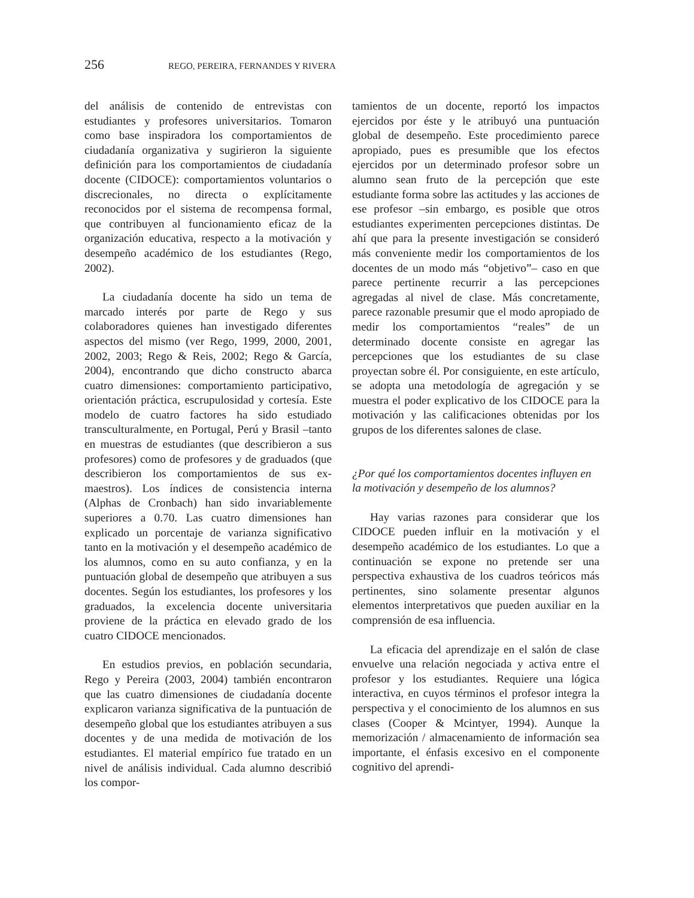256 REGO, PEREIRA, FERNANDES Y RIVERA
del análisis de contenido de entrevistas con estudiantes y profesores universitarios. Tomaron como base inspiradora los comportamientos de ciudadanía organizativa y sugirieron la siguiente definición para los comportamientos de ciudadanía docente (CIDOCE): comportamientos voluntarios o discrecionales, no directa o explícitamente reconocidos por el sistema de recompensa formal, que contribuyen al funcionamiento eficaz de la organización educativa, respecto a la motivación y desempeño académico de los estudiantes (Rego, 2002).
La ciudadanía docente ha sido un tema de marcado interés por parte de Rego y sus colaboradores quienes han investigado diferentes aspectos del mismo (ver Rego, 1999, 2000, 2001, 2002, 2003; Rego & Reis, 2002; Rego & García, 2004), encontrando que dicho constructo abarca cuatro dimensiones: comportamiento participativo, orientación práctica, escrupulosidad y cortesía. Este modelo de cuatro factores ha sido estudiado transculturalmente, en Portugal, Perú y Brasil –tanto en muestras de estudiantes (que describieron a sus profesores) como de profesores y de graduados (que describieron los comportamientos de sus ex-maestros). Los índices de consistencia interna (Alphas de Cronbach) han sido invariablemente superiores a 0.70. Las cuatro dimensiones han explicado un porcentaje de varianza significativo tanto en la motivación y el desempeño académico de los alumnos, como en su auto confianza, y en la puntuación global de desempeño que atribuyen a sus docentes. Según los estudiantes, los profesores y los graduados, la excelencia docente universitaria proviene de la práctica en elevado grado de los cuatro CIDOCE mencionados.
En estudios previos, en población secundaria, Rego y Pereira (2003, 2004) también encontraron que las cuatro dimensiones de ciudadanía docente explicaron varianza significativa de la puntuación de desempeño global que los estudiantes atribuyen a sus docentes y de una medida de motivación de los estudiantes. El material empírico fue tratado en un nivel de análisis individual. Cada alumno describió los compor-
tamientos de un docente, reportó los impactos ejercidos por éste y le atribuyó una puntuación global de desempeño. Este procedimiento parece apropiado, pues es presumible que los efectos ejercidos por un determinado profesor sobre un alumno sean fruto de la percepción que este estudiante forma sobre las actitudes y las acciones de ese profesor –sin embargo, es posible que otros estudiantes experimenten percepciones distintas. De ahí que para la presente investigación se consideró más conveniente medir los comportamientos de los docentes de un modo más “objetivo”– caso en que parece pertinente recurrir a las percepciones agregadas al nivel de clase. Más concretamente, parece razonable presumir que el modo apropiado de medir los comportamientos “reales” de un determinado docente consiste en agregar las percepciones que los estudiantes de su clase proyectan sobre él. Por consiguiente, en este artículo, se adopta una metodología de agregación y se muestra el poder explicativo de los CIDOCE para la motivación y las calificaciones obtenidas por los grupos de los diferentes salones de clase.
¿Por qué los comportamientos docentes influyen en la motivación y desempeño de los alumnos?
Hay varias razones para considerar que los CIDOCE pueden influir en la motivación y el desempeño académico de los estudiantes. Lo que a continuación se expone no pretende ser una perspectiva exhaustiva de los cuadros teóricos más pertinentes, sino solamente presentar algunos elementos interpretativos que pueden auxiliar en la comprensión de esa influencia.
La eficacia del aprendizaje en el salón de clase envuelve una relación negociada y activa entre el profesor y los estudiantes. Requiere una lógica interactiva, en cuyos términos el profesor integra la perspectiva y el conocimiento de los alumnos en sus clases (Cooper & Mcintyer, 1994). Aunque la memorización / almacenamiento de información sea importante, el énfasis excesivo en el componente cognitivo del aprendi-